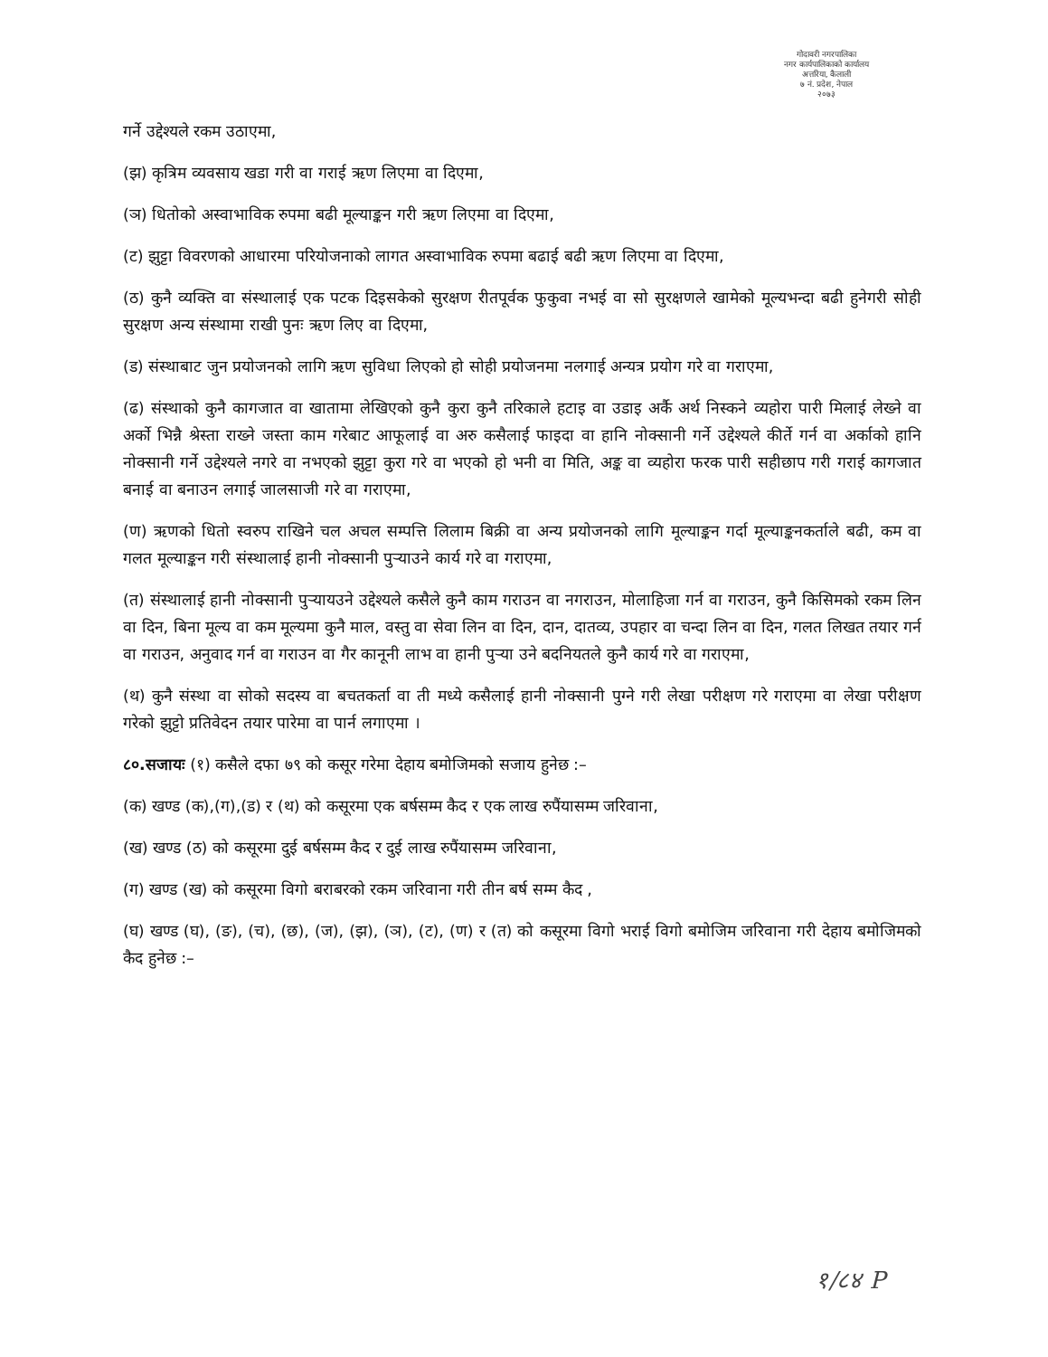गोदावरी नगरपालिका
नगर कार्यपालिकाको कार्यालय
अत्तरिया, कैलाली
७ नं. प्रदेश, नेपाल
२०७३
गर्ने उद्देश्यले रकम उठाएमा,
(झ) कृत्रिम व्यवसाय खडा गरी वा गराई ऋण लिएमा वा दिएमा,
(ञ) धितोको अस्वाभाविक रुपमा बढी मूल्याङ्कन गरी ऋण लिएमा वा दिएमा,
(ट) झुट्टा विवरणको आधारमा परियोजनाको लागत अस्वाभाविक रुपमा बढाई बढी ऋण लिएमा वा दिएमा,
(ठ) कुनै व्यक्ति वा संस्थालाई एक पटक दिइसकेको सुरक्षण रीतपूर्वक फुकुवा नभई वा सो सुरक्षणले खामेको मूल्यभन्दा बढी हुनेगरी सोही सुरक्षण अन्य संस्थामा राखी पुनः ऋण लिए वा दिएमा,
(ड) संस्थाबाट जुन प्रयोजनको लागि ऋण सुविधा लिएको हो सोही प्रयोजनमा नलगाई अन्यत्र प्रयोग गरे वा गराएमा,
(ढ) संस्थाको कुनै कागजात वा खातामा लेखिएको कुनै कुरा कुनै तरिकाले हटाइ वा उडाइ अर्कै अर्थ निस्कने व्यहोरा पारी मिलाई लेख्ने वा अर्को भिन्नै श्रेस्ता राख्ने जस्ता काम गरेबाट आफूलाई वा अरु कसैलाई फाइदा वा हानि नोक्सानी गर्ने उद्देश्यले कीर्ते गर्न वा अर्काको हानि नोक्सानी गर्ने उद्देश्यले नगरे वा नभएको झुट्टा कुरा गरे वा भएको हो भनी वा मिति, अङ्क वा व्यहोरा फरक पारी सहीछाप गरी गराई कागजात बनाई वा बनाउन लगाई जालसाजी गरे वा गराएमा,
(ण) ऋणको धितो स्वरुप राखिने चल अचल सम्पत्ति लिलाम बिक्री वा अन्य प्रयोजनको लागि मूल्याङ्कन गर्दा मूल्याङ्कनकर्ताले बढी, कम वा गलत मूल्याङ्कन गरी संस्थालाई हानी नोक्सानी पुर्‍याउने कार्य गरे वा गराएमा,
(त) संस्थालाई हानी नोक्सानी पुर्‍यायउने उद्देश्यले कसैले कुनै काम गराउन वा नगराउन, मोलाहिजा गर्न वा गराउन, कुनै किसिमको रकम लिन वा दिन, बिना मूल्य वा कम मूल्यमा कुनै माल, वस्तु वा सेवा लिन वा दिन, दान, दातव्य, उपहार वा चन्दा लिन वा दिन, गलत लिखत तयार गर्न वा गराउन, अनुवाद गर्न वा गराउन वा गैर कानूनी लाभ वा हानी पुर्‍या उने बदनियतले कुनै कार्य गरे वा गराएमा,
(थ) कुनै संस्था वा सोको सदस्य वा बचतकर्ता वा ती मध्ये कसैलाई हानी नोक्सानी पुग्ने गरी लेखा परीक्षण गरे गराएमा वा लेखा परीक्षण गरेको झुट्टो प्रतिवेदन तयार पारेमा वा पार्न लगाएमा ।
८०.सजायः (१) कसैले दफा ७९ को कसूर गरेमा देहाय बमोजिमको सजाय हुनेछ :–
(क) खण्ड (क),(ग),(ड) र (थ) को कसूरमा एक बर्षसम्म कैद र एक लाख रुपैंयासम्म जरिवाना,
(ख) खण्ड (ठ) को कसूरमा दुई बर्षसम्म कैद र दुई लाख रुपैंयासम्म जरिवाना,
(ग) खण्ड (ख) को कसूरमा विगो बराबरको रकम जरिवाना गरी तीन बर्ष सम्म कैद ,
(घ) खण्ड (घ), (ङ), (च), (छ), (ज), (झ), (ञ), (ट), (ण) र (त) को कसूरमा विगो भराई विगो बमोजिम जरिवाना गरी देहाय बमोजिमको कैद हुनेछ :–
१/८४ P